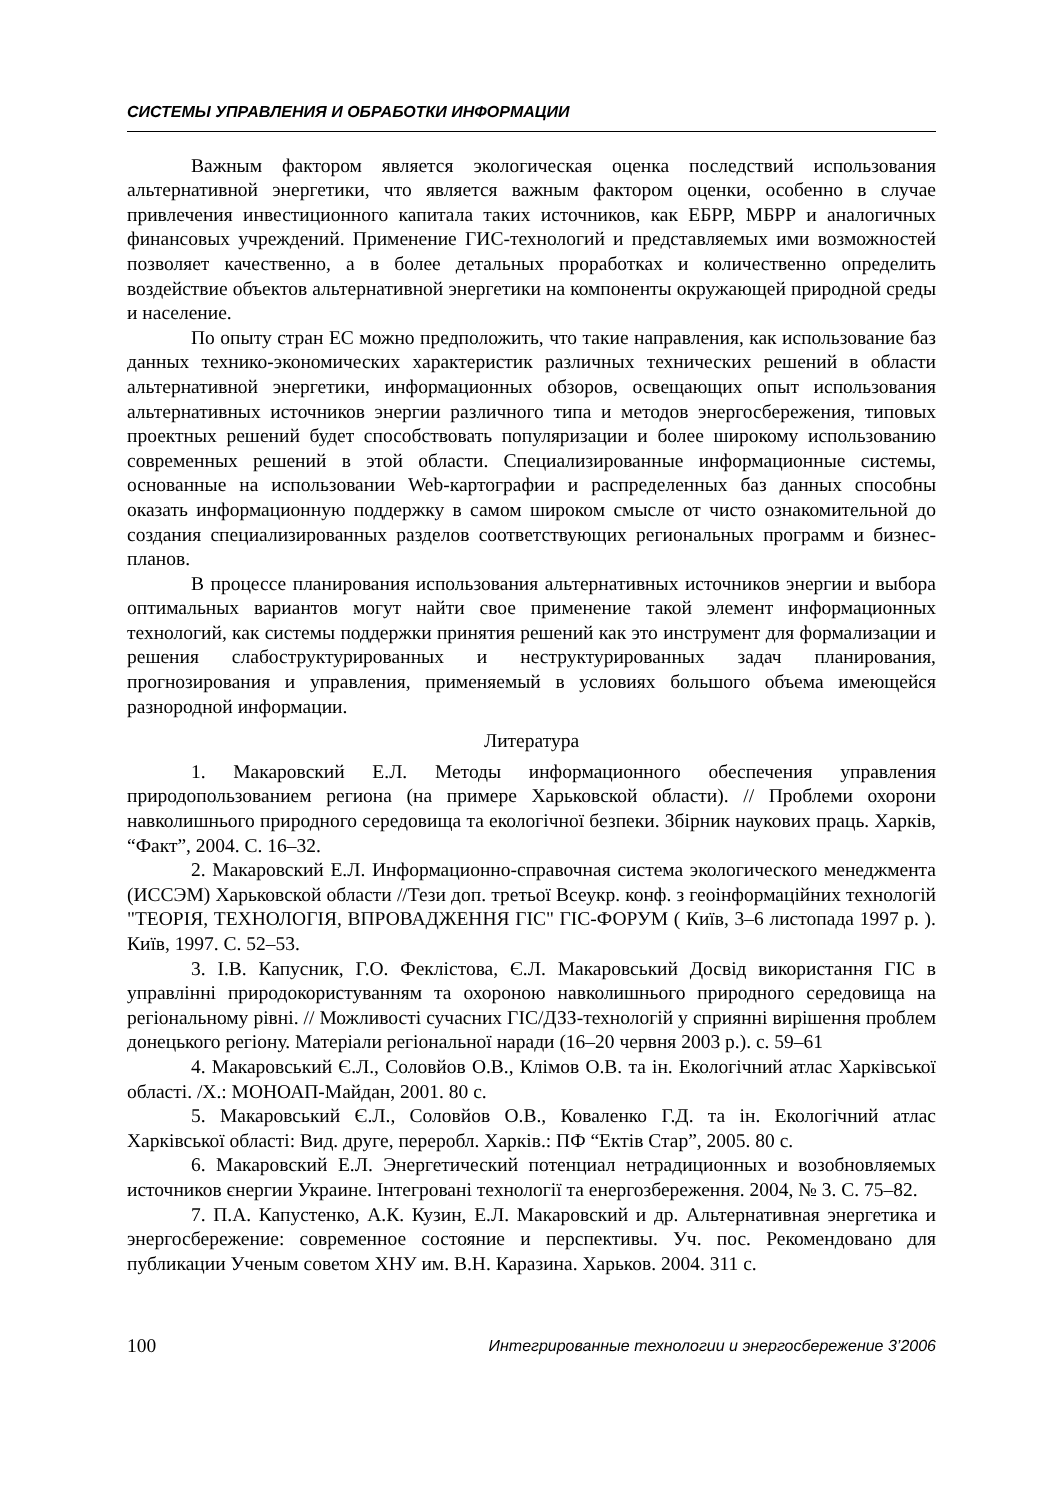СИСТЕМЫ УПРАВЛЕНИЯ И ОБРАБОТКИ ИНФОРМАЦИИ
Важным фактором является экологическая оценка последствий использования альтернативной энергетики, что является важным фактором оценки, особенно в случае привлечения инвестиционного капитала таких источников, как ЕБРР, МБРР и аналогичных финансовых учреждений. Применение ГИС-технологий и представляемых ими возможностей позволяет качественно, а в более детальных проработках и количественно определить воздействие объектов альтернативной энергетики на компоненты окружающей природной среды и население.
По опыту стран ЕС можно предположить, что такие направления, как использование баз данных технико-экономических характеристик различных технических решений в области альтернативной энергетики, информационных обзоров, освещающих опыт использования альтернативных источников энергии различного типа и методов энергосбережения, типовых проектных решений будет способствовать популяризации и более широкому использованию современных решений в этой области. Специализированные информационные системы, основанные на использовании Web-картографии и распределенных баз данных способны оказать информационную поддержку в самом широком смысле от чисто ознакомительной до создания специализированных разделов соответствующих региональных программ и бизнес-планов.
В процессе планирования использования альтернативных источников энергии и выбора оптимальных вариантов могут найти свое применение такой элемент информационных технологий, как системы поддержки принятия решений как это инструмент для формализации и решения слабоструктурированных и неструктурированных задач планирования, прогнозирования и управления, применяемый в условиях большого объема имеющейся разнородной информации.
Литература
1. Макаровский Е.Л. Методы информационного обеспечения управления природопользованием региона (на примере Харьковской области). // Проблеми охорони навколишнього природного середовища та екологічної безпеки. Збірник наукових праць. Харків, “Факт”, 2004. С. 16–32.
2. Макаровский Е.Л. Информационно-справочная система экологического менеджмента (ИССЭМ) Харьковской области //Тези доп. третьої Всеукр. конф. з геоінформаційних технологій "ТЕОРІЯ, ТЕХНОЛОГІЯ, ВПРОВАДЖЕННЯ ГІС" ГІС-ФОРУМ ( Київ, 3–6 листопада 1997 р. ). Київ, 1997. С. 52–53.
3. І.В. Капусник, Г.О. Феклістова, Є.Л. Макаровський Досвід використання ГІС в управлінні природокористуванням та охороною навколишнього природного середовища на регіональному рівні. // Можливості сучасних ГІС/ДЗЗ-технологій у сприянні вирішення проблем донецького регіону. Матеріали регіональної наради (16–20 червня 2003 р.). с. 59–61
4. Макаровський Є.Л., Соловйов О.В., Клімов О.В. та ін. Екологічний атлас Харківської області. /Х.: МОНОАП-Майдан, 2001. 80 с.
5. Макаровський Є.Л., Соловйов О.В., Коваленко Г.Д. та ін. Екологічний атлас Харківської області: Вид. друге, переробл. Харків.: ПФ “Ектів Стар”, 2005. 80 с.
6. Макаровский Е.Л. Энергетический потенциал нетрадиционных и возобновляемых источников єнергии Украине. Інтегровані технології та енергозбереження. 2004, № 3. С. 75–82.
7. П.А. Капустенко, А.К. Кузин, Е.Л. Макаровский и др. Альтернативная энергетика и энергосбережение: современное состояние и перспективы. Уч. пос. Рекомендовано для публикации Ученым советом ХНУ им. В.Н. Каразина. Харьков. 2004. 311 с.
100 Интегрированные технологии и энергосбережение 3’2006